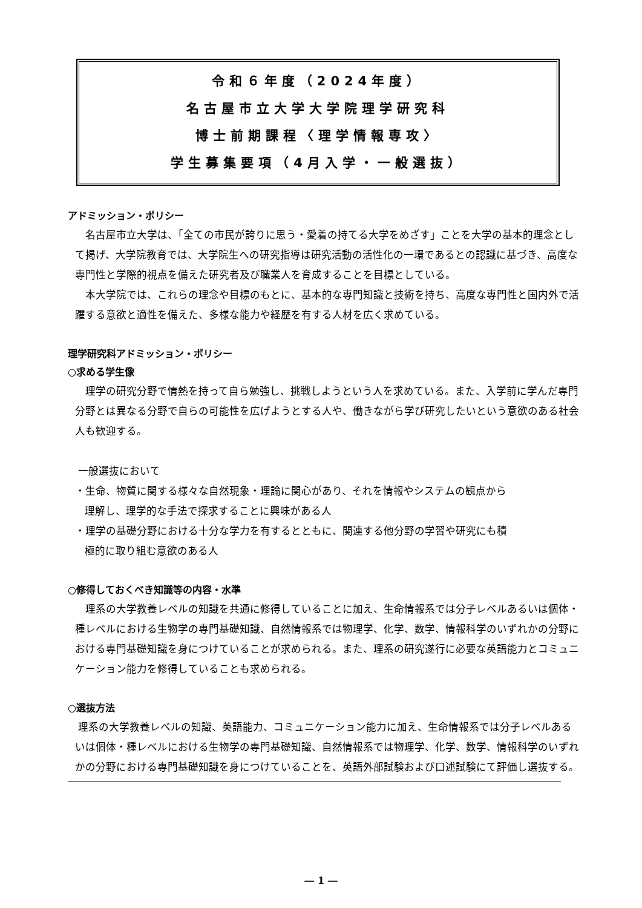令和６年度（2024年度）
名古屋市立大学大学院理学研究科
博士前期課程〈理学情報専攻〉
学生募集要項（4月入学・一般選抜）
アドミッション・ポリシー
　名古屋市立大学は、「全ての市民が誇りに思う・愛着の持てる大学をめざす」ことを大学の基本的理念として掲げ、大学院教育では、大学院生への研究指導は研究活動の活性化の一環であるとの認識に基づき、高度な専門性と学際的視点を備えた研究者及び職業人を育成することを目標としている。
　本大学院では、これらの理念や目標のもとに、基本的な専門知識と技術を持ち、高度な専門性と国内外で活躍する意欲と適性を備えた、多様な能力や経歴を有する人材を広く求めている。
理学研究科アドミッション・ポリシー
○求める学生像
　理学の研究分野で情熱を持って自ら勉強し、挑戦しようという人を求めている。また、入学前に学んだ専門分野とは異なる分野で自らの可能性を広げようとする人や、働きながら学び研究したいという意欲のある社会人も歓迎する。
一般選抜において
・生命、物質に関する様々な自然現象・理論に関心があり、それを情報やシステムの観点から
理解し、理学的な手法で探求することに興味がある人
・理学の基礎分野における十分な学力を有するとともに、関連する他分野の学習や研究にも積
極的に取り組む意欲のある人
○修得しておくべき知識等の内容・水準
　理系の大学教養レベルの知識を共通に修得していることに加え、生命情報系では分子レベルあるいは個体・種レベルにおける生物学の専門基礎知識、自然情報系では物理学、化学、数学、情報科学のいずれかの分野における専門基礎知識を身につけていることが求められる。また、理系の研究遂行に必要な英語能力とコミュニケーション能力を修得していることも求められる。
○選抜方法
理系の大学教養レベルの知識、英語能力、コミュニケーション能力に加え、生命情報系では分子レベルあるいは個体・種レベルにおける生物学の専門基礎知識、自然情報系では物理学、化学、数学、情報科学のいずれかの分野における専門基礎知識を身につけていることを、英語外部試験および口述試験にて評価し選抜する。
― 1 ―